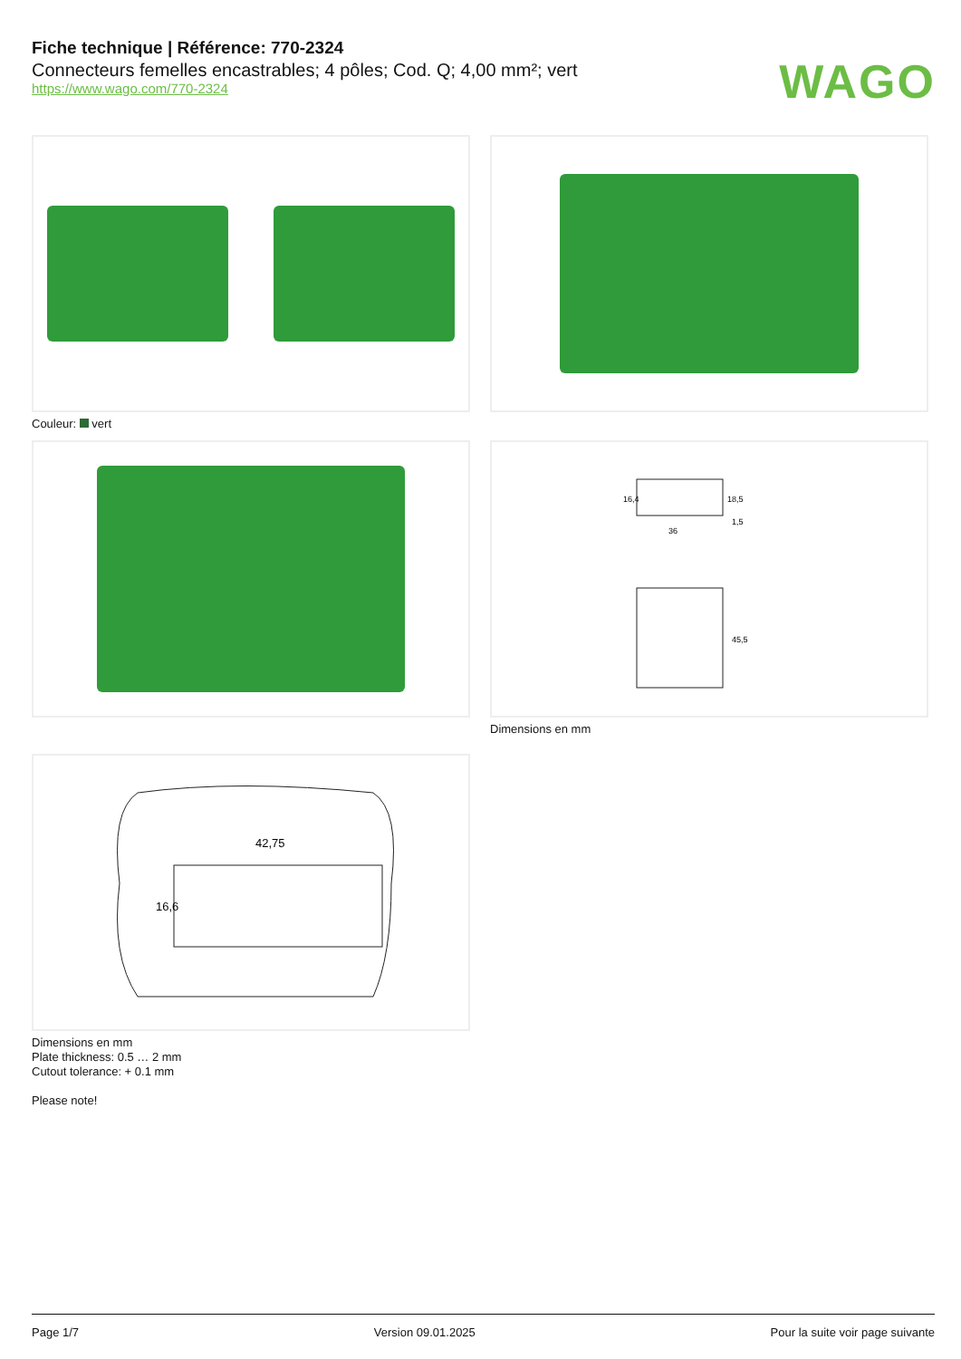Fiche technique | Référence: 770-2324
Connecteurs femelles encastrables; 4 pôles; Cod. Q; 4,00 mm²; vert
https://www.wago.com/770-2324
WAGO
Couleur: vert
16,4
18,5
36
1,5
45,5
Dimensions en mm
42,75
16,6
Dimensions en mm
Plate thickness: 0.5 … 2 mm
Cutout tolerance: + 0.1 mm
Please note!
Page 1/7 Version 09.01.2025 Pour la suite voir page suivante